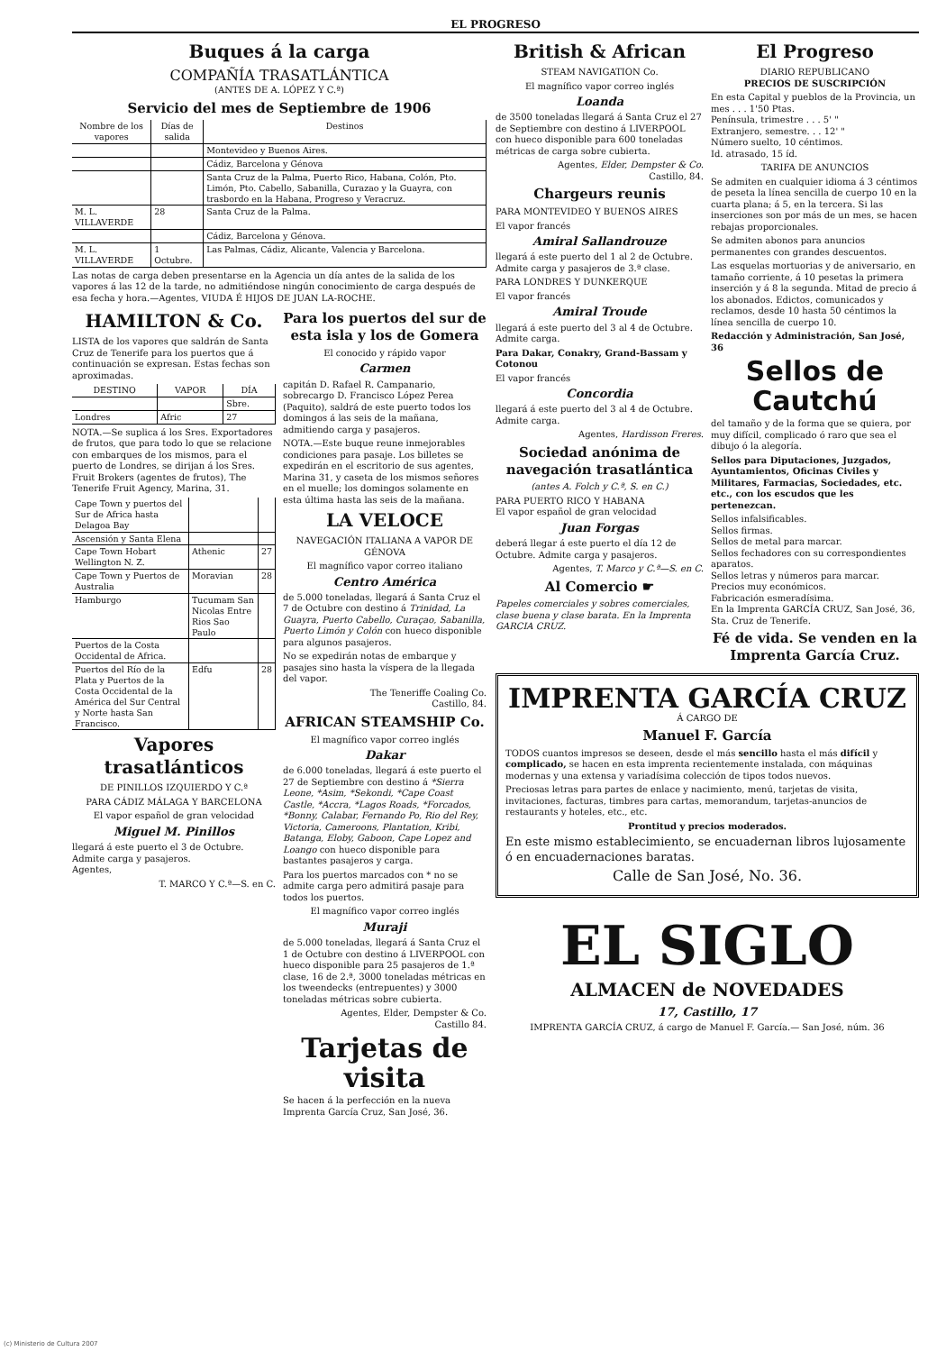EL PROGRESO
Buques á la carga
COMPAÑÍA TRASATLÁNTICA
(ANTES DE A. LÓPEZ Y C.ª)
Servicio del mes de Septiembre de 1906
| Nombre de los vapores | Días de salida | Destinos |
| --- | --- | --- |
| | | Montevideo y Buenos Aires. |
| | | Cádiz, Barcelona y Génova |
| | | Santa Cruz de la Palma, Puerto Rico, Habana, Colón, Pto. Limón, Pto. Cabello, Sabanilla, Curazao y la Guayra, con trasbordo en la Habana, Progreso y Veracruz. |
| M. L. VILLAVERDE | 28 | Santa Cruz de la Palma. |
| | | Cádiz, Barcelona y Génova. |
| M. L. VILLAVERDE | 1 Octubre. | Las Palmas, Cádiz, Alicante, Valencia y Barcelona. |
Las notas de carga deben presentarse en la Agencia un día antes de la salida de los vapores á las 12 de la tarde, no admitiéndose ningún conocimiento de carga después de esa fecha y hora.—Agentes, VIUDA É HIJOS DE JUAN LA-ROCHE.
HAMILTON & Co.
LISTA de los vapores que saldrán de Santa Cruz de Tenerife para los puertos que á continuación se expresan. Estas fechas son aproximadas.
| DESTINO | VAPOR | DÍA |
| --- | --- | --- |
| | | Sbre. |
| Londres | Afric | 27 |
NOTA.—Se suplica á los Sres. Exportadores de frutos, que para todo lo que se relacione con embarques de los mismos, para el puerto de Londres, se dirijan á los Sres. Fruit Brokers (agentes de frutos), The Tenerife Fruit Agency, Marina, 31.
| Cape Town y puertos del Sur de Africa hasta Delagoa Bay | | |
| Ascensión y Santa Elena | | |
| Cape Town Hobart Wellington N. Z. | Athenic | 27 |
| Cape Town y Puertos de Australia | Moravian | 28 |
| Hamburgo | Tucumam San Nicolas Entre Rios Sao Paulo | |
| Puertos de la Costa Occidental de Africa. | | |
| Puertos del Río de la Plata y Puertos de la Costa Occidental de la América del Sur Central y Norte hasta San Francisco. | Edfu | 28 |
Vapores trasatlánticos
DE PINILLOS IZQUIERDO Y C.ª
PARA CÁDIZ MÁLAGA Y BARCELONA
El vapor español de gran velocidad
Miguel M. Pinillos
llegará á este puerto el 3 de Octubre. Admite carga y pasajeros.
Agentes,
T. MARCO Y C.ª—S. en C.
Para los puertos del sur de esta isla y los de Gomera
El conocido y rápido vapor
Carmen
capitán D. Rafael R. Campanario, sobrecargo D. Francisco López Perea (Paquito), saldrá de este puerto todos los domingos á las seis de la mañana, admitiendo carga y pasajeros.
NOTA.—Este buque reune inmejorables condiciones para pasaje. Los billetes se expedirán en el escritorio de sus agentes, Marina 31, y caseta de los mismos señores en el muelle; los domingos solamente en esta última hasta las seis de la mañana.
LA VELOCE
NAVEGACIÓN ITALIANA A VAPOR DE GÉNOVA
El magnífico vapor correo italiano
Centro América
de 5.000 toneladas, llegará á Santa Cruz el 7 de Octubre con destino á Trinidad, La Guayra, Puerto Cabello, Curaçao, Sabanilla, Puerto Limón y Colón con hueco disponible para algunos pasajeros.
No se expedirán notas de embarque y pasajes sino hasta la víspera de la llegada del vapor.
The Teneriffe Coaling Co.
Castillo, 84.
AFRICAN STEAMSHIP Co.
El magnífico vapor correo inglés
Dakar
de 6.000 toneladas, llegará á este puerto el 27 de Septiembre con destino á *Sierra Leone, *Asim, *Sekondi, *Cape Coast Castle, *Accra, *Lagos Roads, *Forcados, *Bonny, Calabar, Fernando Po, Rio del Rey, Victoria, Cameroons, Plantation, Kribi, Batanga, Eloby, Gaboon, Cape Lopez and Loango con hueco disponible para bastantes pasajeros y carga.
Para los puertos marcados con * no se admite carga pero admitirá pasaje para todos los puertos.
El magnífico vapor correo inglés
Muraji
de 5.000 toneladas, llegará á Santa Cruz el 1 de Octubre con destino á LIVERPOOL con hueco disponible para 25 pasajeros de 1.ª clase, 16 de 2.ª, 3000 toneladas métricas en los tweendecks (entrepuentes) y 3000 toneladas métricas sobre cubierta.
Agentes, Elder, Dempster & Co.
Castillo 84.
Tarjetas de visita
Se hacen á la perfección en la nueva Imprenta García Cruz, San José, 36.
British & African
STEAM NAVIGATION Co.
El magnífico vapor correo inglés
Loanda
de 3500 toneladas llegará á Santa Cruz el 27 de Septiembre con destino á LIVERPOOL con hueco disponible para 600 toneladas métricas de carga sobre cubierta.
Agentes, Elder, Dempster & Co.
Castillo, 84.
Chargeurs reunis
PARA MONTEVIDEO Y BUENOS AIRES
El vapor francés
Amiral Sallandrouze
llegará á este puerto del 1 al 2 de Octubre. Admite carga y pasajeros de 3.ª clase.
PARA LONDRES Y DUNKERQUE
El vapor francés
Amiral Troude
llegará á este puerto del 3 al 4 de Octubre. Admite carga.
Para Dakar, Conakry, Grand-Bassam y Cotonou
El vapor francés
Concordia
llegará á este puerto del 3 al 4 de Octubre. Admite carga.
Agentes, Hardisson Freres.
Sociedad anónima de navegación trasatlántica
(antes A. Folch y C.ª, S. en C.)
PARA PUERTO RICO Y HABANA
El vapor español de gran velocidad
Juan Forgas
deberá llegar á este puerto el día 12 de Octubre. Admite carga y pasajeros.
Agentes, T. Marco y C.ª—S. en C.
Al Comercio ☛
Papeles comerciales y sobres comerciales, clase buena y clase barata. En la Imprenta GARCIA CRUZ.
El Progreso
DIARIO REPUBLICANO
PRECIOS DE SUSCRIPCIÓN
En esta Capital y pueblos de la Provincia, un mes . . . 1'50 Ptas.
Península, trimestre . . . 5' "
Extranjero, semestre. . . 12' "
Número suelto, 10 céntimos.
Id. atrasado, 15 íd.
TARIFA DE ANUNCIOS
Se admiten en cualquier idioma á 3 céntimos de peseta la línea sencilla de cuerpo 10 en la cuarta plana; á 5, en la tercera. Si las inserciones son por más de un mes, se hacen rebajas proporcionales.
Se admiten abonos para anuncios permanentes con grandes descuentos.
Las esquelas mortuorias y de aniversario, en tamaño corriente, á 10 pesetas la primera inserción y á 8 la segunda. Mitad de precio á los abonados. Edictos, comunicados y reclamos, desde 10 hasta 50 céntimos la línea sencilla de cuerpo 10.
Redacción y Administración, San José, 36
Sellos de Cautchú
del tamaño y de la forma que se quiera, por muy difícil, complicado ó raro que sea el dibujo ó la alegoría.
Sellos para Diputaciones, Juzgados, Ayuntamientos, Oficinas Civiles y Militares, Farmacias, Sociedades, etc. etc., con los escudos que les pertenezcan.
Sellos infalsificables.
Sellos firmas.
Sellos de metal para marcar.
Sellos fechadores con su correspondientes aparatos.
Sellos letras y números para marcar.
Precios muy económicos.
Fabricación esmeradísima.
En la Imprenta GARCÍA CRUZ, San José, 36, Sta. Cruz de Tenerife.
Fé de vida. Se venden en la Imprenta García Cruz.
IMPRENTA GARCÍA CRUZ
Á CARGO DE
Manuel F. García
TODOS cuantos impresos se deseen, desde el más sencillo hasta el más difícil y complicado, se hacen en esta imprenta recientemente instalada, con máquinas modernas y una extensa y variadísima colección de tipos todos nuevos.
Preciosas letras para partes de enlace y nacimiento, menú, tarjetas de visita, invitaciones, facturas, timbres para cartas, memorandum, tarjetas-anuncios de restaurants y hoteles, etc., etc.
Prontitud y precios moderados.
En este mismo establecimiento, se encuadernan libros lujosamente ó en encuadernaciones baratas.
Calle de San José, No. 36.
EL SIGLO
ALMACEN de NOVEDADES
17, Castillo, 17
IMPRENTA GARCÍA CRUZ, á cargo de Manuel F. García.— San José, núm. 36
(c) Ministerio de Cultura 2007